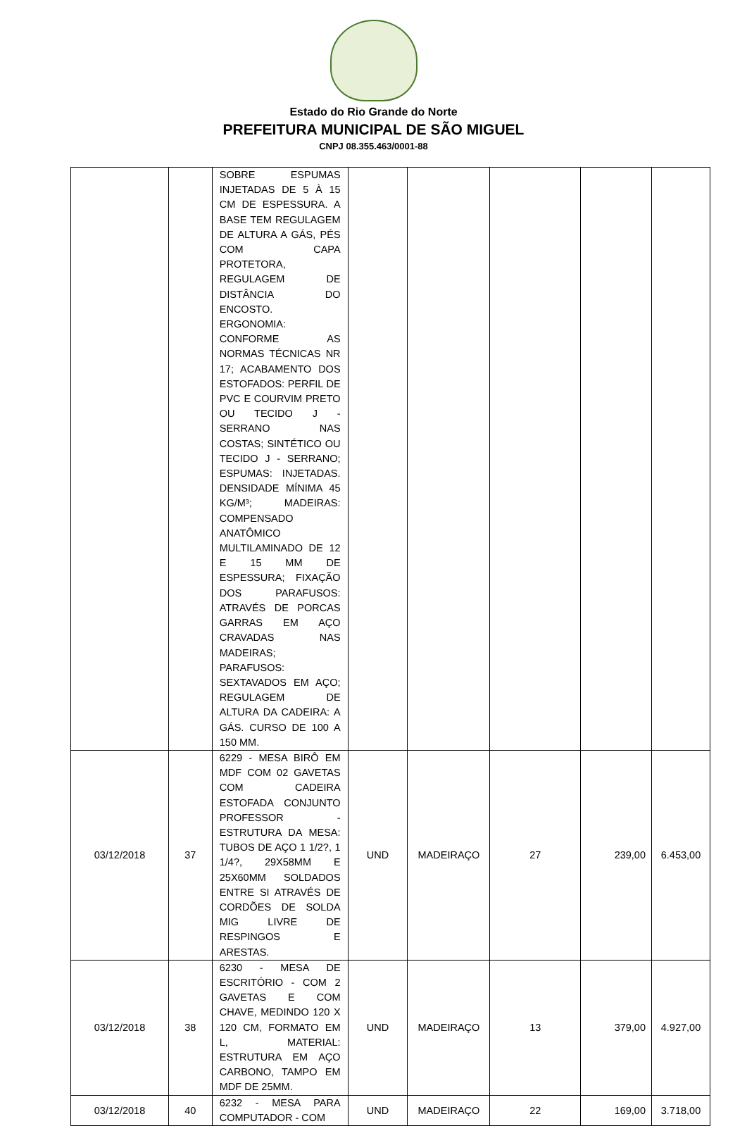Estado do Rio Grande do Norte
PREFEITURA MUNICIPAL DE SÃO MIGUEL
CNPJ 08.355.463/0001-88
| | | SOBRE ESPUMAS INJETADAS DE 5 À 15 CM DE ESPESSURA. A BASE TEM REGULAGEM DE ALTURA A GÁS, PÉS COM CAPA PROTETORA, REGULAGEM DE DISTÂNCIA DO ENCOSTO. ERGONOMIA: CONFORME AS NORMAS TÉCNICAS NR 17; ACABAMENTO DOS ESTOFADOS: PERFIL DE PVC E COURVIM PRETO OU TECIDO J - SERRANO NAS COSTAS; SINTÉTICO OU TECIDO J - SERRANO; ESPUMAS: INJETADAS. DENSIDADE MÍNIMA 45 KG/M³; MADEIRAS: COMPENSADO ANATÔMICO MULTILAMINADO DE 12 E 15 MM DE ESPESSURA; FIXAÇÃO DOS PARAFUSOS: ATRAVÉS DE PORCAS GARRAS EM AÇO CRAVADAS NAS MADEIRAS; PARAFUSOS: SEXTAVADOS EM AÇO; REGULAGEM DE ALTURA DA CADEIRA: A GÁS. CURSO DE 100 A 150 MM. | | | | | |
| 03/12/2018 | 37 | 6229 - MESA BIRÔ EM MDF COM 02 GAVETAS COM CADEIRA ESTOFADA CONJUNTO PROFESSOR - ESTRUTURA DA MESA: TUBOS DE AÇO 1 1/2?, 1 1/4?, 29X58MM E 25X60MM SOLDADOS ENTRE SI ATRAVÉS DE CORDÕES DE SOLDA MIG LIVRE DE RESPINGOS E ARESTAS. | UND | MADEIRAÇO | 27 | 239,00 | 6.453,00 |
| 03/12/2018 | 38 | 6230 - MESA DE ESCRITÓRIO - COM 2 GAVETAS E COM CHAVE, MEDINDO 120 X 120 CM, FORMATO EM L, MATERIAL: ESTRUTURA EM AÇO CARBONO, TAMPO EM MDF DE 25MM. | UND | MADEIRAÇO | 13 | 379,00 | 4.927,00 |
| 03/12/2018 | 40 | 6232 - MESA PARA COMPUTADOR - COM | UND | MADEIRAÇO | 22 | 169,00 | 3.718,00 |